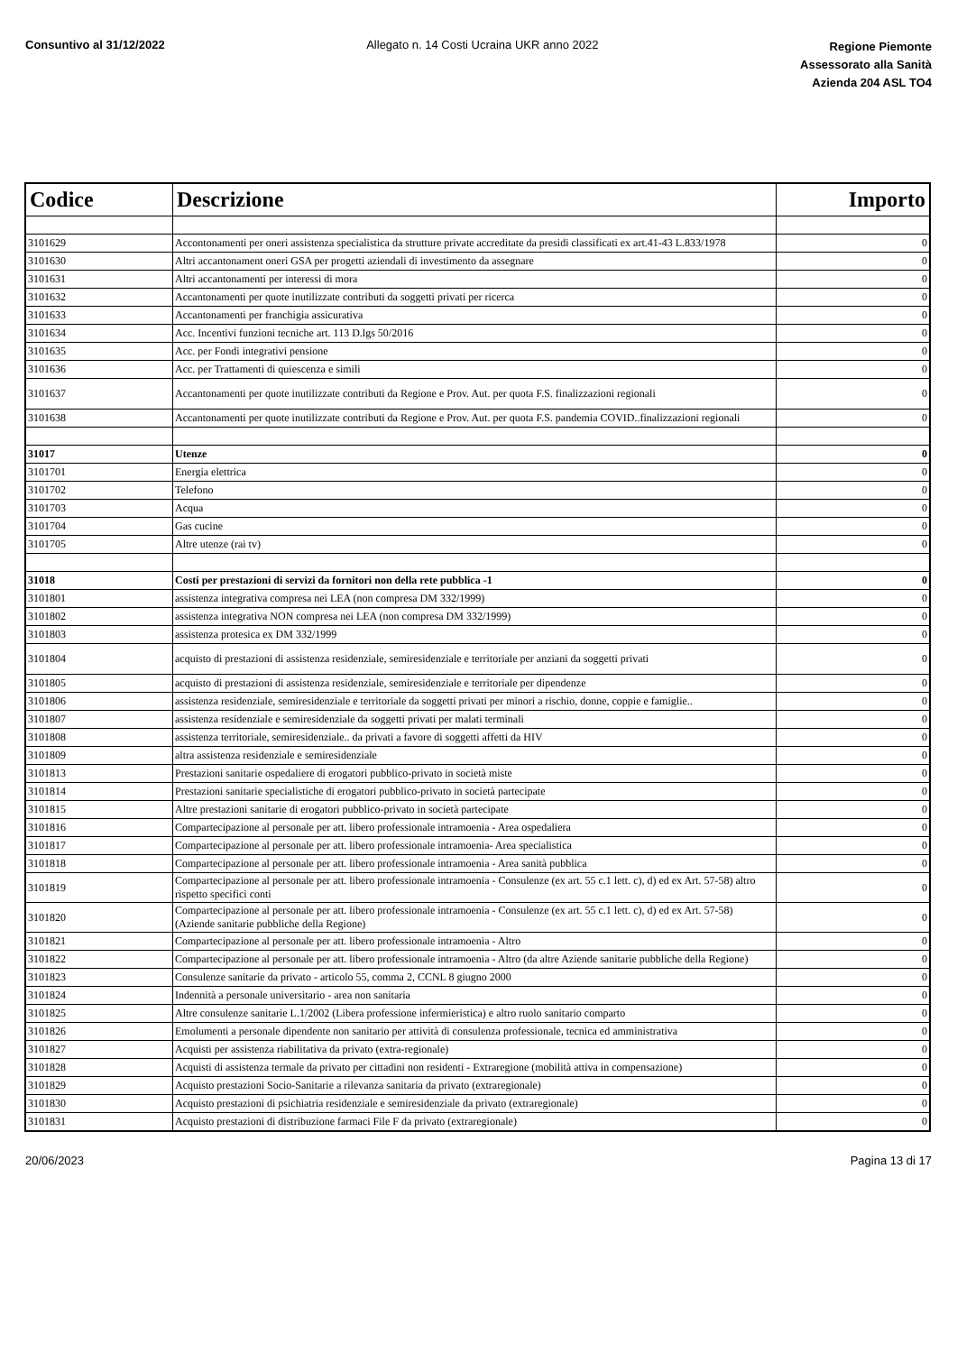Consuntivo al 31/12/2022 Allegato n. 14 Costi Ucraina UKR anno 2022
Regione Piemonte
Assessorato alla Sanità
Azienda 204 ASL TO4
| Codice | Descrizione | Importo |
| --- | --- | --- |
| 3101629 | Accontonamenti per oneri assistenza specialistica da strutture private accreditate da presidi classificati ex art.41-43 L.833/1978 | 0 |
| 3101630 | Altri accantonament oneri GSA per progetti aziendali di investimento da assegnare | 0 |
| 3101631 | Altri accantonamenti per interessi di mora | 0 |
| 3101632 | Accantonamenti per quote inutilizzate contributi da soggetti privati per ricerca | 0 |
| 3101633 | Accantonamenti per franchigia assicurativa | 0 |
| 3101634 | Acc. Incentivi funzioni tecniche art. 113 D.lgs 50/2016 | 0 |
| 3101635 | Acc. per Fondi integrativi pensione | 0 |
| 3101636 | Acc. per Trattamenti di quiescenza e simili | 0 |
| 3101637 | Accantonamenti per quote inutilizzate contributi da Regione e Prov. Aut. per quota F.S. finalizzazioni regionali | 0 |
| 3101638 | Accantonamenti per quote inutilizzate contributi da Regione e Prov. Aut. per quota F.S. pandemia COVID..finalizzazioni regionali | 0 |
| 31017 | Utenze | 0 |
| 3101701 | Energia elettrica | 0 |
| 3101702 | Telefono | 0 |
| 3101703 | Acqua | 0 |
| 3101704 | Gas cucine | 0 |
| 3101705 | Altre utenze (rai tv) | 0 |
| 31018 | Costi per prestazioni di servizi da fornitori non della rete pubblica -1 | 0 |
| 3101801 | assistenza integrativa compresa nei LEA (non compresa DM 332/1999) | 0 |
| 3101802 | assistenza integrativa NON compresa nei LEA (non compresa DM 332/1999) | 0 |
| 3101803 | assistenza protesica ex DM 332/1999 | 0 |
| 3101804 | acquisto di prestazioni di assistenza residenziale, semiresidenziale e territoriale per anziani da soggetti privati | 0 |
| 3101805 | acquisto di prestazioni di assistenza residenziale, semiresidenziale e territoriale per dipendenze | 0 |
| 3101806 | assistenza residenziale, semiresidenziale e territoriale da soggetti privati per minori a rischio, donne, coppie e famiglie.. | 0 |
| 3101807 | assistenza residenziale e semiresidenziale da soggetti privati per malati terminali | 0 |
| 3101808 | assistenza territoriale, semiresidenziale.. da privati a favore di soggetti affetti da HIV | 0 |
| 3101809 | altra assistenza residenziale e semiresidenziale | 0 |
| 3101813 | Prestazioni sanitarie ospedaliere di erogatori pubblico-privato in società miste | 0 |
| 3101814 | Prestazioni sanitarie specialistiche di erogatori pubblico-privato in società partecipate | 0 |
| 3101815 | Altre prestazioni sanitarie di erogatori pubblico-privato in società partecipate | 0 |
| 3101816 | Compartecipazione al personale per att. libero professionale intramoenia - Area ospedaliera | 0 |
| 3101817 | Compartecipazione al personale per att. libero professionale intramoenia- Area specialistica | 0 |
| 3101818 | Compartecipazione al personale per att. libero professionale intramoenia - Area sanità pubblica | 0 |
| 3101819 | Compartecipazione al personale per att. libero professionale intramoenia - Consulenze (ex art. 55 c.1 lett. c), d) ed ex Art. 57-58) altro rispetto specifici conti | 0 |
| 3101820 | Compartecipazione al personale per att. libero professionale intramoenia - Consulenze (ex art. 55 c.1 lett. c), d) ed ex Art. 57-58) (Aziende sanitarie pubbliche della Regione) | 0 |
| 3101821 | Compartecipazione al personale per att. libero professionale intramoenia - Altro | 0 |
| 3101822 | Compartecipazione al personale per att. libero professionale intramoenia - Altro (da altre Aziende sanitarie pubbliche della Regione) | 0 |
| 3101823 | Consulenze sanitarie da privato - articolo 55, comma 2, CCNL 8 giugno 2000 | 0 |
| 3101824 | Indennità a personale universitario - area non sanitaria | 0 |
| 3101825 | Altre consulenze sanitarie L.1/2002 (Libera professione infermieristica) e altro ruolo sanitario comparto | 0 |
| 3101826 | Emolumenti a personale dipendente non sanitario per attività di consulenza professionale, tecnica ed amministrativa | 0 |
| 3101827 | Acquisti per assistenza riabilitativa da privato (extra-regionale) | 0 |
| 3101828 | Acquisti di assistenza termale da privato per cittadini non residenti - Extraregione (mobilità attiva in compensazione) | 0 |
| 3101829 | Acquisto prestazioni Socio-Sanitarie a rilevanza sanitaria da privato (extraregionale) | 0 |
| 3101830 | Acquisto prestazioni di psichiatria residenziale e semiresidenziale da privato (extraregionale) | 0 |
| 3101831 | Acquisto prestazioni di distribuzione farmaci File F da privato (extraregionale) | 0 |
20/06/2023 Pagina 13 di 17